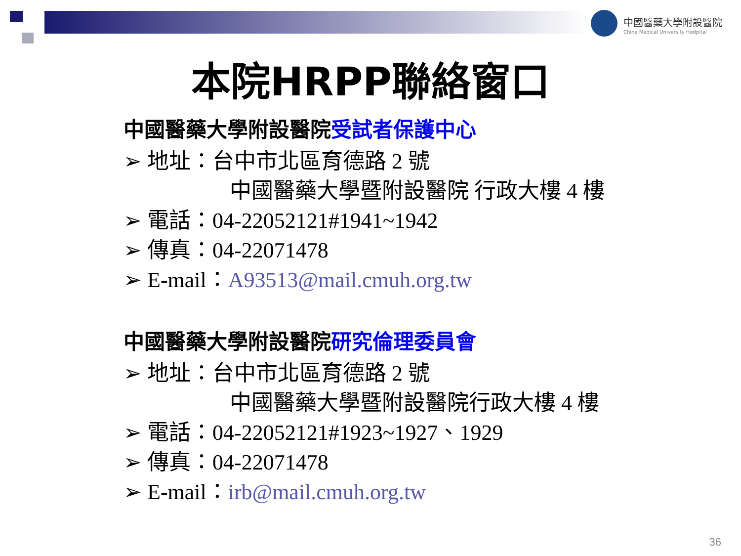中國醫藥大學附設醫院
China Medical University Hodpital
本院HRPP聯絡窗口
中國醫藥大學附設醫院受試者保護中心
➢ 地址：台中市北區育德路 2 號
中國醫藥大學暨附設醫院 行政大樓 4 樓
➢ 電話：04-22052121#1941~1942
➢ 傳真：04-22071478
➢ E-mail：A93513@mail.cmuh.org.tw
中國醫藥大學附設醫院研究倫理委員會
➢ 地址：台中市北區育德路 2 號
中國醫藥大學暨附設醫院行政大樓 4 樓
➢ 電話：04-22052121#1923~1927、1929
➢ 傳真：04-22071478
➢ E-mail：irb@mail.cmuh.org.tw
36